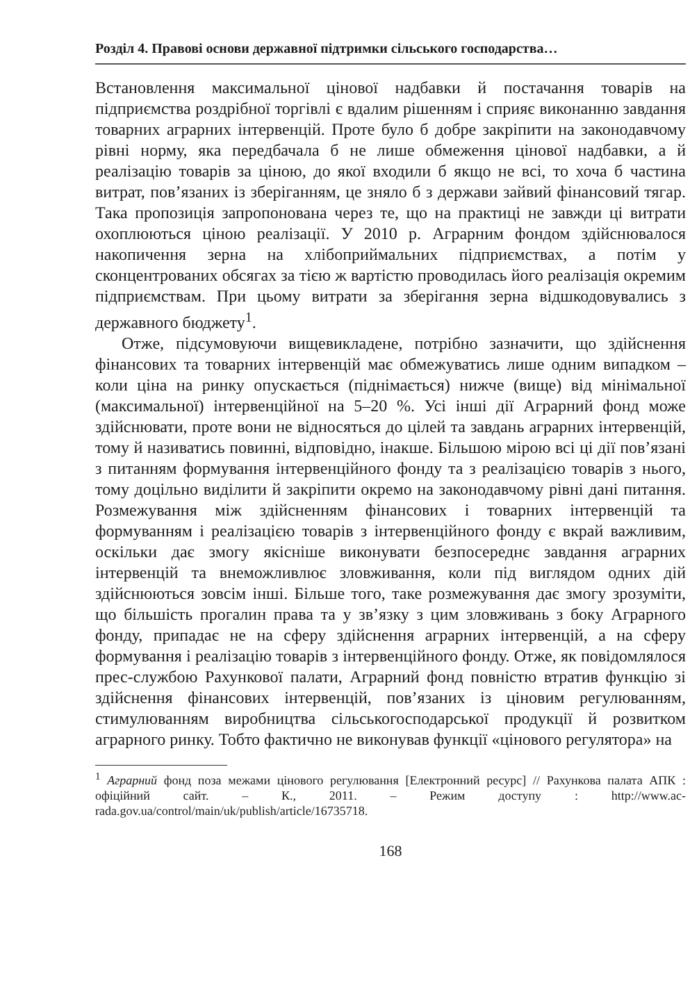Розділ 4. Правові основи державної підтримки сільського господарства…
Встановлення максимальної цінової надбавки й постачання товарів на підприємства роздрібної торгівлі є вдалим рішенням і сприяє виконанню завдання товарних аграрних інтервенцій. Проте було б добре закріпити на законодавчому рівні норму, яка передбачала б не лише обмеження цінової надбавки, а й реалізацію товарів за ціною, до якої входили б якщо не всі, то хоча б частина витрат, пов’язаних із зберіганням, це зняло б з держави зайвий фінансовий тягар. Така пропозиція запропонована через те, що на практиці не завжди ці витрати охоплюються ціною реалізації. У 2010 р. Аграрним фондом здійснювалося накопичення зерна на хлібоприймальних підприємствах, а потім у сконцентрованих обсягах за тією ж вартістю проводилась його реалізація окремим підприємствам. При цьому витрати за зберігання зерна відшкодовувались з державного бюджету<sup>1</sup>.
Отже, підсумовуючи вищевикладене, потрібно зазначити, що здійснення фінансових та товарних інтервенцій має обмежуватись лише одним випадком – коли ціна на ринку опускається (піднімається) нижче (вище) від мінімальної (максимальної) інтервенційної на 5–20 %. Усі інші дії Аграрний фонд може здійснювати, проте вони не відносяться до цілей та завдань аграрних інтервенцій, тому й називатись повинні, відповідно, інакше. Більшою мірою всі ці дії пов’язані з питанням формування інтервенційного фонду та з реалізацією товарів з нього, тому доцільно виділити й закріпити окремо на законодавчому рівні дані питання. Розмежування між здійсненням фінансових і товарних інтервенцій та формуванням і реалізацією товарів з інтервенційного фонду є вкрай важливим, оскільки дає змогу якісніше виконувати безпосереднє завдання аграрних інтервенцій та внеможливлює зловживання, коли під виглядом одних дій здійснюються зовсім інші. Більше того, таке розмежування дає змогу зрозуміти, що більшість прогалин права та у зв’язку з цим зловживань з боку Аграрного фонду, припадає не на сферу здійснення аграрних інтервенцій, а на сферу формування і реалізацію товарів з інтервенційного фонду. Отже, як повідомлялося прес-службою Рахункової палати, Аграрний фонд повністю втратив функцію зі здійснення фінансових інтервенцій, пов’язаних із ціновим регулюванням, стимулюванням виробництва сільськогосподарської продукції й розвитком аграрного ринку. Тобто фактично не виконував функції «цінового регулятора» на
<sup>1</sup> Аграрний фонд поза межами цінового регулювання [Електронний ресурс] // Рахункова палата АПК : офіційний сайт. – К., 2011. – Режим доступу : http://www.ac-rada.gov.ua/control/main/uk/publish/article/16735718.
168